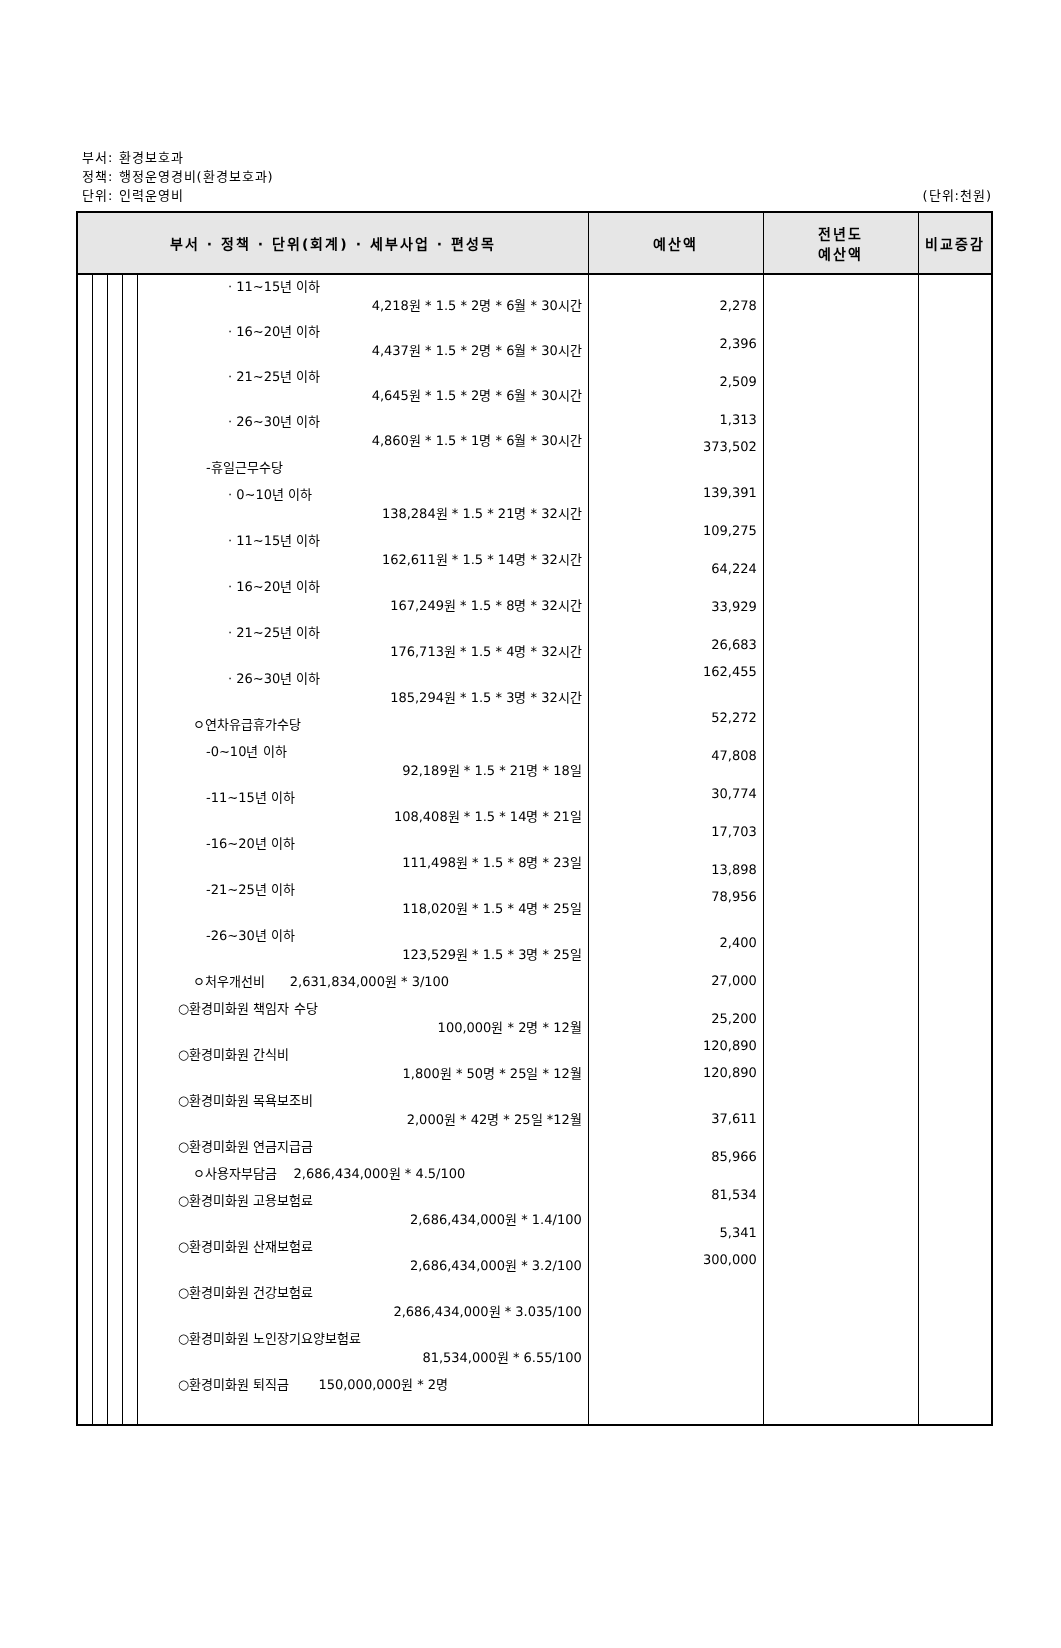부서: 환경보호과
정책: 행정운영경비(환경보호과)
단위: 인력운영비
(단위:천원)
| 부서 · 정책 · 단위(회계) · 세부사업 · 편성목 | | | | | 예산액 | 전년도 예산액 | 비교증감 |
| --- | --- | --- | --- | --- | --- | --- | --- |
| | | | | · 11~15년 이하 4,218원 * 1.5 * 2명 * 6월 * 30시간 · 16~20년 이하 4,437원 * 1.5 * 2명 * 6월 * 30시간 · 21~25년 이하 4,645원 * 1.5 * 2명 * 6월 * 30시간 · 26~30년 이하 4,860원 * 1.5 * 1명 * 6월 * 30시간 -휴일근무수당 · 0~10년 이하 138,284원 * 1.5 * 21명 * 32시간 · 11~15년 이하 162,611원 * 1.5 * 14명 * 32시간 · 16~20년 이하 167,249원 * 1.5 * 8명 * 32시간 · 21~25년 이하 176,713원 * 1.5 * 4명 * 32시간 · 26~30년 이하 185,294원 * 1.5 * 3명 * 32시간 ㅇ연차유급휴가수당 -0~10년 이하 92,189원 * 1.5 * 21명 * 18일 -11~15년 이하 108,408원 * 1.5 * 14명 * 21일 -16~20년 이하 111,498원 * 1.5 * 8명 * 23일 -21~25년 이하 118,020원 * 1.5 * 4명 * 25일 -26~30년 이하 123,529원 * 1.5 * 3명 * 25일 ㅇ처우개선비 2,631,834,000원 * 3/100 ○환경미화원 책임자 수당 100,000원 * 2명 * 12월 ○환경미화원 간식비 1,800원 * 50명 * 25일 * 12월 ○환경미화원 목욕보조비 2,000원 * 42명 * 25일 *12월 ○환경미화원 연금지급금 ㅇ사용자부담금 2,686,434,000원 * 4.5/100 ○환경미화원 고용보험료 2,686,434,000원 * 1.4/100 ○환경미화원 산재보험료 2,686,434,000원 * 3.2/100 ○환경미화원 건강보험료 2,686,434,000원 * 3.035/100 ○환경미화원 노인장기요양보험료 81,534,000원 * 6.55/100 ○환경미화원 퇴직금 150,000,000원 * 2명 | 2,278 2,396 2,509 1,313 373,502 139,391 109,275 64,224 33,929 26,683 162,455 52,272 47,808 30,774 17,703 13,898 78,956 2,400 27,000 25,200 120,890 120,890 37,611 85,966 81,534 5,341 300,000 | | |